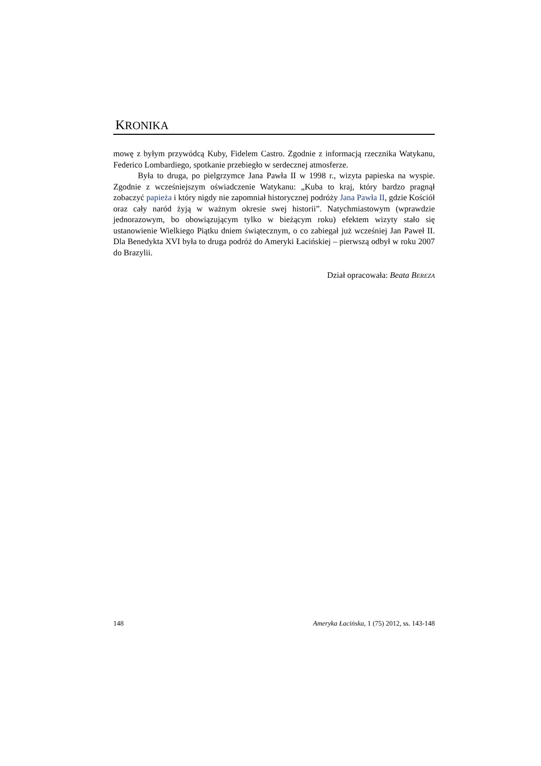KRONIKA
mowę z byłym przywódcą Kuby, Fidelem Castro. Zgodnie z informacją rzecznika Watykanu, Federico Lombardiego, spotkanie przebiegło w serdecznej atmosferze.
Była to druga, po pielgrzymce Jana Pawła II w 1998 r., wizyta papieska na wyspie. Zgodnie z wcześniejszym oświadczenie Watykanu: „Kuba to kraj, który bardzo pragnął zobaczyć papieża i który nigdy nie zapomniał historycznej podróży Jana Pawła II, gdzie Kościół oraz cały naród żyją w ważnym okresie swej historii”. Natychmiastowym (wprawdzie jednorazowym, bo obowiązującym tylko w bieżącym roku) efektem wizyty stało się ustanowienie Wielkiego Piątku dniem świątecznym, o co zabiegał już wcześniej Jan Paweł II. Dla Benedykta XVI była to druga podróż do Ameryki Łacińskiej – pierwszą odbył w roku 2007 do Brazylii.
Dział opracowała: Beata BEREZA
148 Ameryka Łacińska, 1 (75) 2012, ss. 143-148